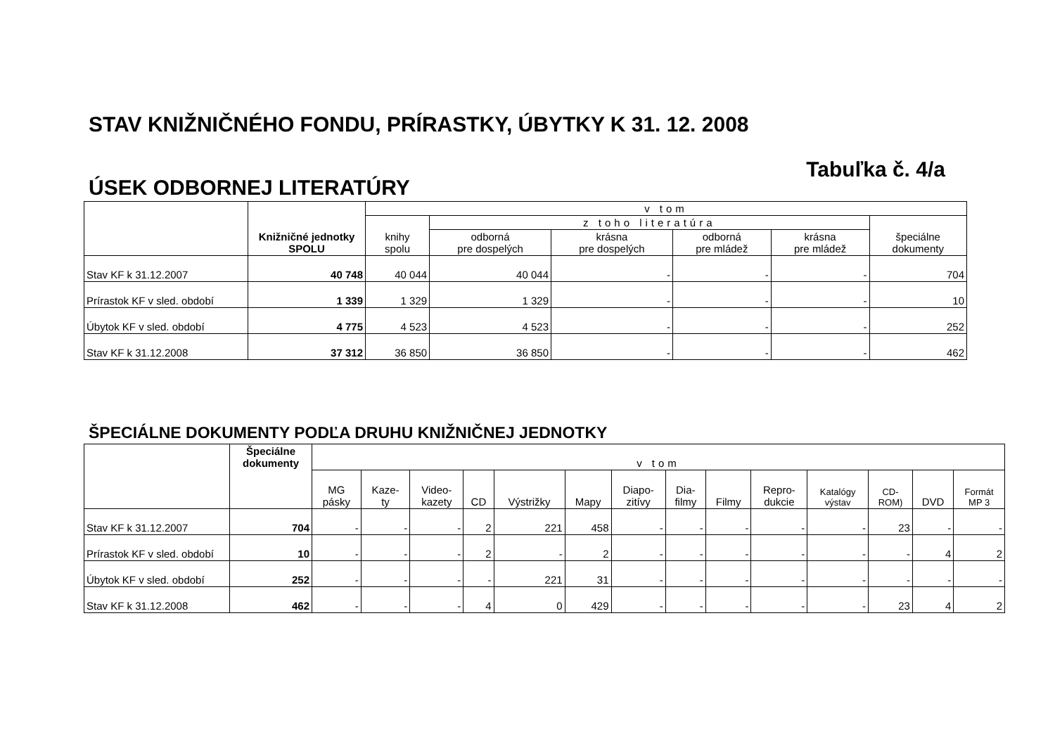STAV KNIŽNIČNÉHO FONDU, PRÍRASTKY, ÚBYTKY K 31. 12. 2008
Tabuľka č. 4/a
ÚSEK ODBORNEJ LITERATÚRY
| | Knižničné jednotky SPOLU | v tom | | | | | |
| --- | --- | --- | --- | --- | --- | --- | --- |
| | | knihy spolu | z toho literatúra | | | | špeciálne dokumenty |
| | | | odborná pre dospelých | krásna pre dospelých | odborná pre mládež | krásna pre mládež | |
| Stav KF k 31.12.2007 | 40 748 | 40 044 | 40 044 | - | - | - | 704 |
| Prírastok KF v sled. období | 1 339 | 1 329 | 1 329 | - | - | - | 10 |
| Úbytok KF v sled. období | 4 775 | 4 523 | 4 523 | - | - | - | 252 |
| Stav KF k 31.12.2008 | 37 312 | 36 850 | 36 850 | - | - | - | 462 |
ŠPECIÁLNE DOKUMENTY PODĽA DRUHU KNIŽNIČNEJ JEDNOTKY
| | Špeciálne dokumenty | v tom | | | | | | | | | | | | | |
| --- | --- | --- | --- | --- | --- | --- | --- | --- | --- | --- | --- | --- | --- | --- | --- |
| | | MG pásky | Kaze- ty | Video- kazety | CD | Výstrižky | Mapy | Diapo- zitívy | Dia- filmy | Filmy | Repro- dukcie | Katalógy výstav | CD- ROM) | DVD | Formát MP 3 |
| Stav KF k 31.12.2007 | 704 | - | - | - | 2 | 221 | 458 | - | - | - | - | - | 23 | - | - |
| Prírastok KF v sled. období | 10 | - | - | - | 2 | - | 2 | - | - | - | - | - | - | 4 | 2 |
| Úbytok KF v sled. období | 252 | - | - | - | - | 221 | 31 | - | - | - | - | - | - | - | - |
| Stav KF k 31.12.2008 | 462 | - | - | - | 4 | 0 | 429 | - | - | - | - | - | 23 | 4 | 2 |